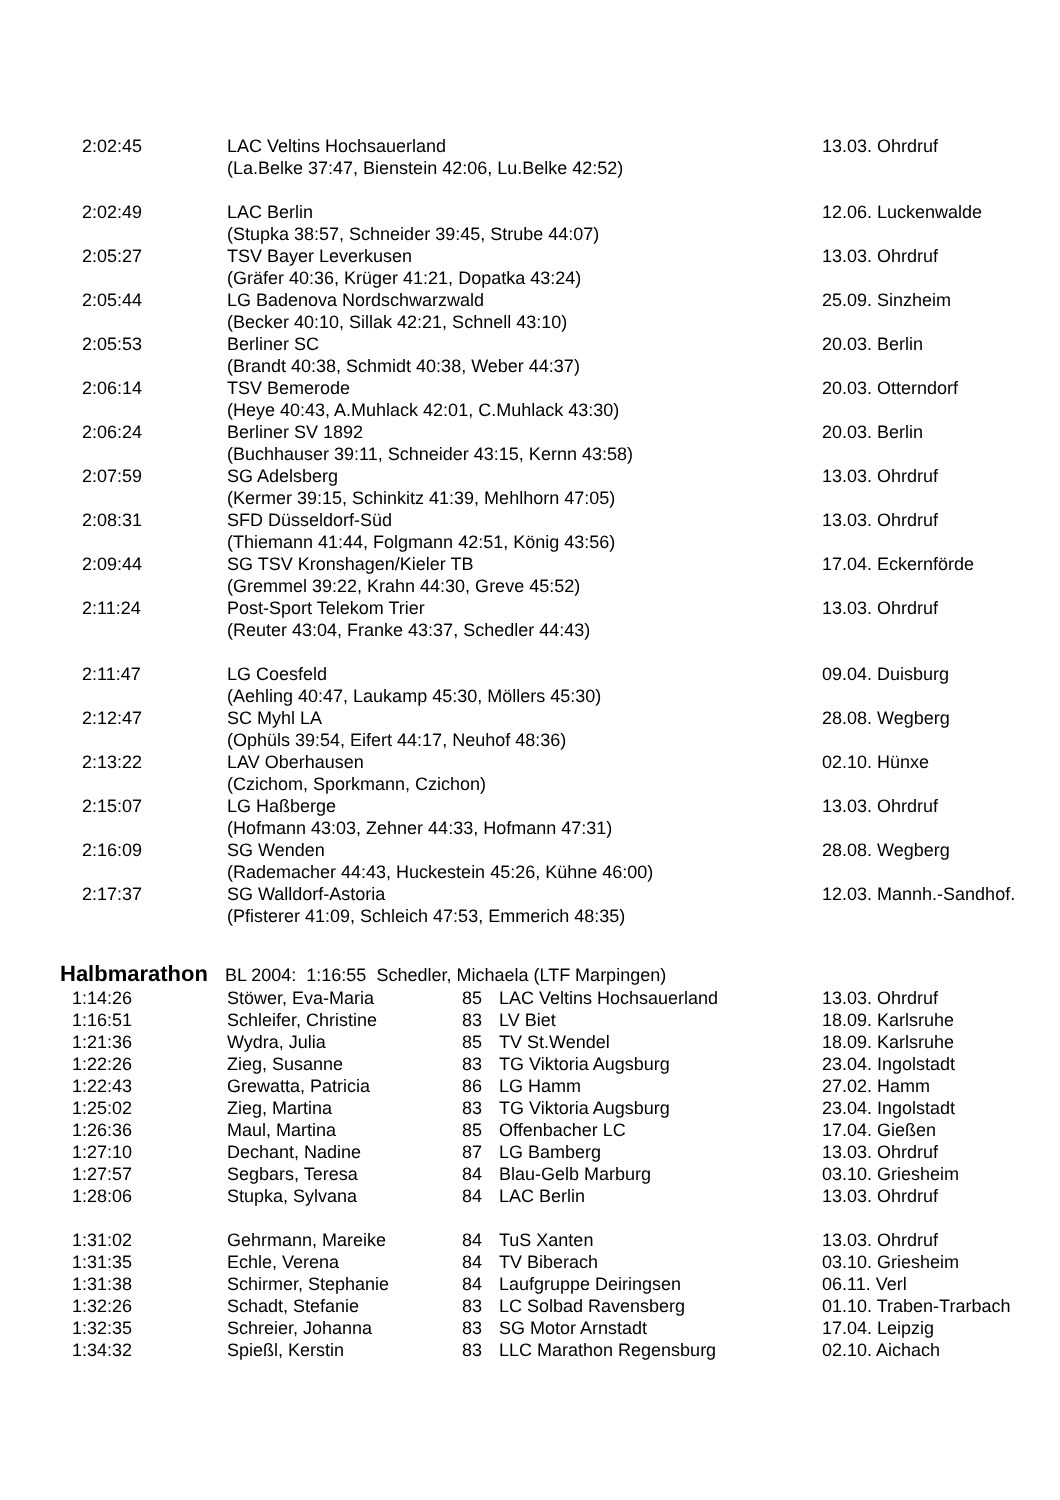| 2:02:45 | LAC Veltins Hochsauerland | 13.03. Ohrdruf |
| | (La.Belke 37:47, Bienstein 42:06, Lu.Belke 42:52) | |
| 2:02:49 | LAC Berlin | 12.06. Luckenwalde |
| | (Stupka 38:57, Schneider 39:45, Strube 44:07) | |
| 2:05:27 | TSV Bayer Leverkusen | 13.03. Ohrdruf |
| | (Gräfer 40:36, Krüger 41:21, Dopatka 43:24) | |
| 2:05:44 | LG Badenova Nordschwarzwald | 25.09. Sinzheim |
| | (Becker 40:10, Sillak 42:21, Schnell 43:10) | |
| 2:05:53 | Berliner SC | 20.03. Berlin |
| | (Brandt 40:38, Schmidt 40:38, Weber 44:37) | |
| 2:06:14 | TSV Bemerode | 20.03. Otterndorf |
| | (Heye 40:43, A.Muhlack 42:01, C.Muhlack 43:30) | |
| 2:06:24 | Berliner SV 1892 | 20.03. Berlin |
| | (Buchhauser 39:11, Schneider 43:15, Kernn 43:58) | |
| 2:07:59 | SG Adelsberg | 13.03. Ohrdruf |
| | (Kermer 39:15, Schinkitz 41:39, Mehlhorn 47:05) | |
| 2:08:31 | SFD Düsseldorf-Süd | 13.03. Ohrdruf |
| | (Thiemann 41:44, Folgmann 42:51, König 43:56) | |
| 2:09:44 | SG TSV Kronshagen/Kieler TB | 17.04. Eckernförde |
| | (Gremmel 39:22, Krahn 44:30, Greve 45:52) | |
| 2:11:24 | Post-Sport Telekom Trier | 13.03. Ohrdruf |
| | (Reuter 43:04, Franke 43:37, Schedler 44:43) | |
| 2:11:47 | LG Coesfeld | 09.04. Duisburg |
| | (Aehling 40:47, Laukamp 45:30, Möllers 45:30) | |
| 2:12:47 | SC Myhl LA | 28.08. Wegberg |
| | (Ophüls 39:54, Eifert 44:17, Neuhof 48:36) | |
| 2:13:22 | LAV Oberhausen | 02.10. Hünxe |
| | (Czichom, Sporkmann, Czichon) | |
| 2:15:07 | LG Haßberge | 13.03. Ohrdruf |
| | (Hofmann 43:03, Zehner 44:33, Hofmann 47:31) | |
| 2:16:09 | SG Wenden | 28.08. Wegberg |
| | (Rademacher 44:43, Huckestein 45:26, Kühne 46:00) | |
| 2:17:37 | SG Walldorf-Astoria | 12.03. Mannh.-Sandhof. |
| | (Pfisterer 41:09, Schleich 47:53, Emmerich 48:35) | |
Halbmarathon BL 2004: 1:16:55 Schedler, Michaela (LTF Marpingen)
| 1:14:26 | Stöwer, Eva-Maria | 85 | LAC Veltins Hochsauerland | 13.03. Ohrdruf |
| 1:16:51 | Schleifer, Christine | 83 | LV Biet | 18.09. Karlsruhe |
| 1:21:36 | Wydra, Julia | 85 | TV St.Wendel | 18.09. Karlsruhe |
| 1:22:26 | Zieg, Susanne | 83 | TG Viktoria Augsburg | 23.04. Ingolstadt |
| 1:22:43 | Grewatta, Patricia | 86 | LG Hamm | 27.02. Hamm |
| 1:25:02 | Zieg, Martina | 83 | TG Viktoria Augsburg | 23.04. Ingolstadt |
| 1:26:36 | Maul, Martina | 85 | Offenbacher LC | 17.04. Gießen |
| 1:27:10 | Dechant, Nadine | 87 | LG Bamberg | 13.03. Ohrdruf |
| 1:27:57 | Segbars, Teresa | 84 | Blau-Gelb Marburg | 03.10. Griesheim |
| 1:28:06 | Stupka, Sylvana | 84 | LAC Berlin | 13.03. Ohrdruf |
| 1:31:02 | Gehrmann, Mareike | 84 | TuS Xanten | 13.03. Ohrdruf |
| 1:31:35 | Echle, Verena | 84 | TV Biberach | 03.10. Griesheim |
| 1:31:38 | Schirmer, Stephanie | 84 | Laufgruppe Deiringsen | 06.11. Verl |
| 1:32:26 | Schadt, Stefanie | 83 | LC Solbad Ravensberg | 01.10. Traben-Trarbach |
| 1:32:35 | Schreier, Johanna | 83 | SG Motor Arnstadt | 17.04. Leipzig |
| 1:34:32 | Spießl, Kerstin | 83 | LLC Marathon Regensburg | 02.10. Aichach |